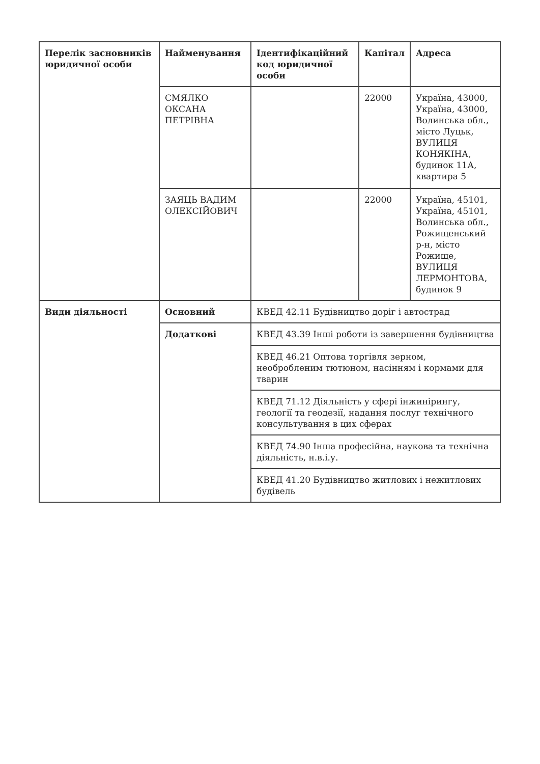| Перелік засновників юридичної особи | Найменування | Ідентифікаційний код юридичної особи | Капітал | Адреса |
| --- | --- | --- | --- | --- |
| | СМЯЛКО ОКСАНА ПЕТРІВНА | | 22000 | Україна, 43000, Україна, 43000, Волинська обл., місто Луцьк, ВУЛИЦЯ КОНЯКІНА, будинок 11А, квартира 5 |
| | ЗАЯЦЬ ВАДИМ ОЛЕКСІЙОВИЧ | | 22000 | Україна, 45101, Україна, 45101, Волинська обл., Рожищенський р-н, місто Рожище, ВУЛИЦЯ ЛЕРМОНТОВА, будинок 9 |
| Види діяльності | Основний | КВЕД 42.11 Будівництво доріг і автострад | | |
| | Додаткові | КВЕД 43.39 Інші роботи із завершення будівництва | | |
| | | КВЕД 46.21 Оптова торгівля зерном, необробленим тютюном, насінням і кормами для тварин | | |
| | | КВЕД 71.12 Діяльність у сфері інжинірингу, геології та геодезії, надання послуг технічного консультування в цих сферах | | |
| | | КВЕД 74.90 Інша професійна, наукова та технічна діяльність, н.в.і.у. | | |
| | | КВЕД 41.20 Будівництво житлових і нежитлових будівель | | |